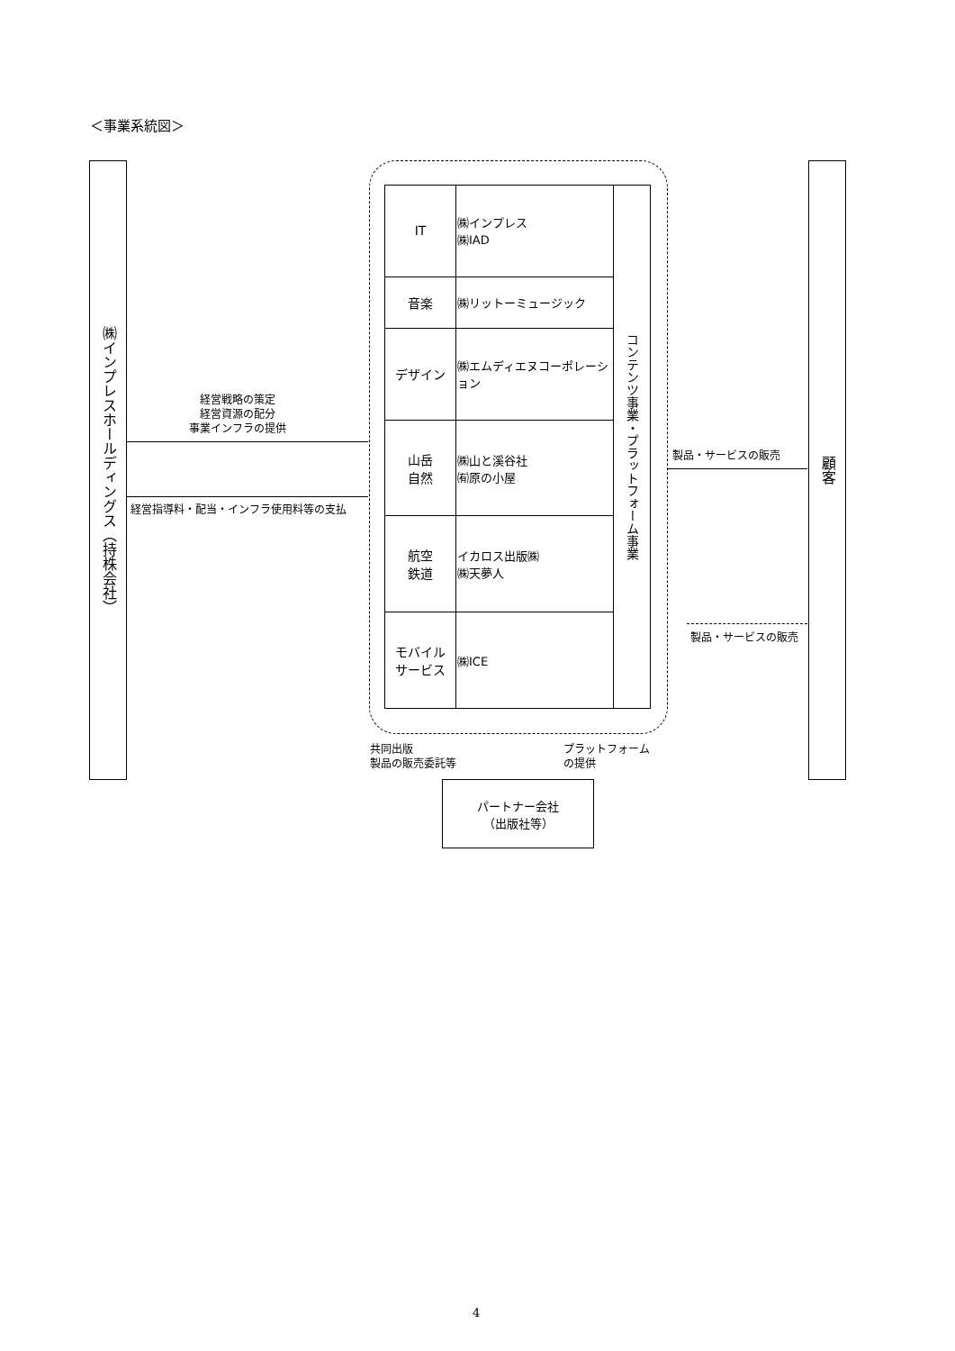＜事業系統図＞
㈱インプレスホールディングス（持株会社）
顧客
| IT | ㈱インプレス ㈱IAD | コンテンツ事業・プラットフォーム事業 |
| 音楽 | ㈱リットーミュージック | |
| デザイン | ㈱エムディエヌコーポレーション | |
| 山岳 自然 | ㈱山と溪谷社 ㈲原の小屋 | |
| 航空 鉄道 | イカロス出版㈱ ㈱天夢人 | |
| モバイル サービス | ㈱ICE | |
経営戦略の策定
経営資源の配分
事業インフラの提供
経営指導料・配当・インフラ使用料等の支払
製品・サービスの販売
製品・サービスの販売
共同出版
製品の販売委託等
プラットフォーム
の提供
パートナー会社
（出版社等）
4